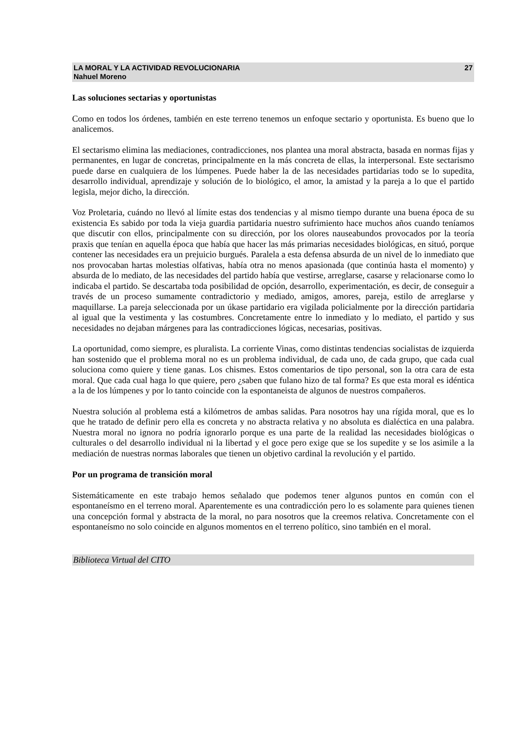LA MORAL Y LA ACTIVIDAD REVOLUCIONARIA
Nahuel Moreno
27
Las soluciones sectarias y oportunistas
Como en todos los órdenes, también en este terreno tenemos un enfoque sectario y oportunista. Es bueno que lo analicemos.
El sectarismo elimina las mediaciones, contradicciones, nos plantea una moral abstracta, basada en normas fijas y permanentes, en lugar de concretas, principalmente en la más concreta de ellas, la interpersonal. Este sectarismo puede darse en cualquiera de los lúmpenes. Puede haber la de las necesidades partidarias todo se lo supedita, desarrollo individual, aprendizaje y solución de lo biológico, el amor, la amistad y la pareja a lo que el partido legisla, mejor dicho, la dirección.
Voz Proletaria, cuándo no llevó al límite estas dos tendencias y al mismo tiempo durante una buena época de su existencia Es sabido por toda la vieja guardia partidaria nuestro sufrimiento hace muchos años cuando teníamos que discutir con ellos, principalmente con su dirección, por los olores nauseabundos provocados por la teoría praxis que tenían en aquella época que había que hacer las más primarias necesidades biológicas, en situó, porque contener las necesidades era un prejuicio burgués. Paralela a esta defensa absurda de un nivel de lo inmediato que nos provocaban hartas molestias olfativas, había otra no menos apasionada (que continúa hasta el momento) y absurda de lo mediato, de las necesidades del partido había que vestirse, arreglarse, casarse y relacionarse como lo indicaba el partido. Se descartaba toda posibilidad de opción, desarrollo, experimentación, es decir, de conseguir a través de un proceso sumamente contradictorio y mediado, amigos, amores, pareja, estilo de arreglarse y maquillarse. La pareja seleccionada por un úkase partidario era vigilada policialmente por la dirección partidaria al igual que la vestimenta y las costumbres. Concretamente entre lo inmediato y lo mediato, el partido y sus necesidades no dejaban márgenes para las contradicciones lógicas, necesarias, positivas.
La oportunidad, como siempre, es pluralista. La corriente Vinas, como distintas tendencias socialistas de izquierda han sostenido que el problema moral no es un problema individual, de cada uno, de cada grupo, que cada cual soluciona como quiere y tiene ganas. Los chismes. Estos comentarios de tipo personal, son la otra cara de esta moral. Que cada cual haga lo que quiere, pero ¿saben que fulano hizo de tal forma? Es que esta moral es idéntica a la de los lúmpenes y por lo tanto coincide con la espontaneista de algunos de nuestros compañeros.
Nuestra solución al problema está a kilómetros de ambas salidas. Para nosotros hay una rígida moral, que es lo que he tratado de definir pero ella es concreta y no abstracta relativa y no absoluta es dialéctica en una palabra. Nuestra moral no ignora no podría ignorarlo porque es una parte de la realidad las necesidades biológicas o culturales o del desarrollo individual ni la libertad y el goce pero exige que se los supedite y se los asimile a la mediación de nuestras normas laborales que tienen un objetivo cardinal la revolución y el partido.
Por un programa de transición moral
Sistemáticamente en este trabajo hemos señalado que podemos tener algunos puntos en común con el espontaneísmo en el terreno moral. Aparentemente es una contradicción pero lo es solamente para quienes tienen una concepción formal y abstracta de la moral, no para nosotros que la creemos relativa. Concretamente con el espontaneísmo no solo coincide en algunos momentos en el terreno político, sino también en el moral.
Biblioteca Virtual del CITO